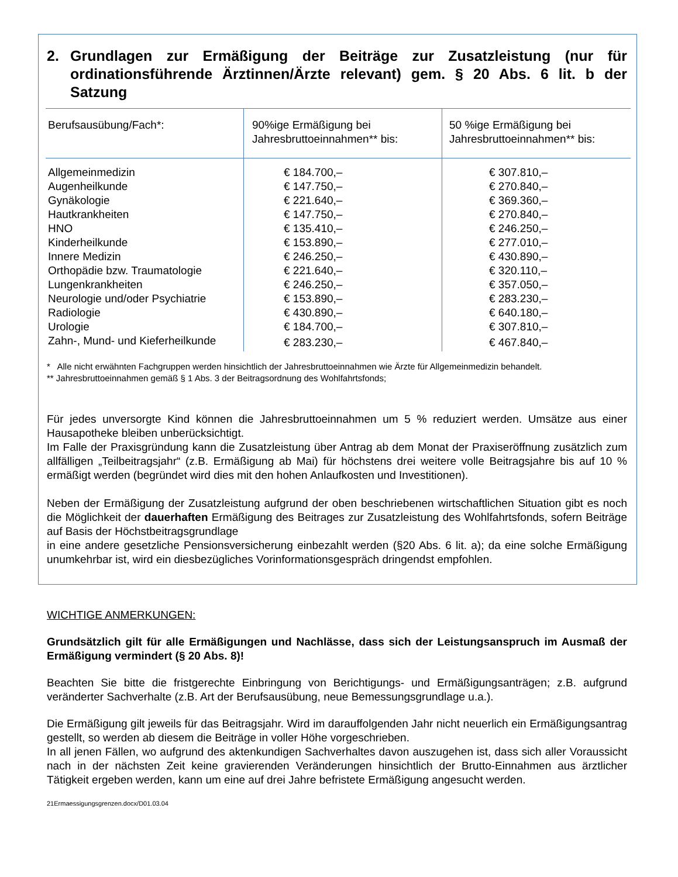2. Grundlagen zur Ermäßigung der Beiträge zur Zusatzleistung (nur für ordinationsführende Ärztinnen/Ärzte relevant) gem. § 20 Abs. 6 lit. b der Satzung
| Berufsausübung/Fach*: | 90%ige Ermäßigung bei Jahresbruttoeinnahmen** bis: | 50 %ige Ermäßigung bei Jahresbruttoeinnahmen** bis: |
| --- | --- | --- |
| Allgemeinmedizin | € 184.700,– | € 307.810,– |
| Augenheilkunde | € 147.750,– | € 270.840,– |
| Gynäkologie | € 221.640,– | € 369.360,– |
| Hautkrankheiten | € 147.750,– | € 270.840,– |
| HNO | € 135.410,– | € 246.250,– |
| Kinderheilkunde | € 153.890,– | € 277.010,– |
| Innere Medizin | € 246.250,– | € 430.890,– |
| Orthopädie bzw. Traumatologie | € 221.640,– | € 320.110,– |
| Lungenkrankheiten | € 246.250,– | € 357.050,– |
| Neurologie und/oder Psychiatrie | € 153.890,– | € 283.230,– |
| Radiologie | € 430.890,– | € 640.180,– |
| Urologie | € 184.700,– | € 307.810,– |
| Zahn-, Mund- und Kieferheilkunde | € 283.230,– | € 467.840,– |
* Alle nicht erwähnten Fachgruppen werden hinsichtlich der Jahresbruttoeinnahmen wie Ärzte für Allgemeinmedizin behandelt.
** Jahresbruttoeinnahmen gemäß § 1 Abs. 3 der Beitragsordnung des Wohlfahrtsfonds;
Für jedes unversorgte Kind können die Jahresbruttoeinnahmen um 5 % reduziert werden. Umsätze aus einer Hausapotheke bleiben unberücksichtigt.
Im Falle der Praxisgründung kann die Zusatzleistung über Antrag ab dem Monat der Praxiseröffnung zusätzlich zum allfälligen „Teilbeitragsjahr“ (z.B. Ermäßigung ab Mai) für höchstens drei weitere volle Beitragsjahre bis auf 10 % ermäßigt werden (begründet wird dies mit den hohen Anlaufkosten und Investitionen).
Neben der Ermäßigung der Zusatzleistung aufgrund der oben beschriebenen wirtschaftlichen Situation gibt es noch die Möglichkeit der dauerhaften Ermäßigung des Beitrages zur Zusatzleistung des Wohlfahrtsfonds, sofern Beiträge auf Basis der Höchstbeitragsgrundlage
in eine andere gesetzliche Pensionsversicherung einbezahlt werden (§20 Abs. 6 lit. a); da eine solche Ermäßigung unumkehrbar ist, wird ein diesbezügliches Vorinformationsgespräch dringendst empfohlen.
WICHTIGE ANMERKUNGEN:
Grundsätzlich gilt für alle Ermäßigungen und Nachlässe, dass sich der Leistungsanspruch im Ausmaß der Ermäßigung vermindert (§ 20 Abs. 8)!
Beachten Sie bitte die fristgerechte Einbringung von Berichtigungs- und Ermäßigungsanträgen; z.B. aufgrund veränderter Sachverhalte (z.B. Art der Berufsausübung, neue Bemessungsgrundlage u.a.).
Die Ermäßigung gilt jeweils für das Beitragsjahr. Wird im darauffolgenden Jahr nicht neuerlich ein Ermäßigungsantrag gestellt, so werden ab diesem die Beiträge in voller Höhe vorgeschrieben.
In all jenen Fällen, wo aufgrund des aktenkundigen Sachverhaltes davon auszugehen ist, dass sich aller Voraussicht nach in der nächsten Zeit keine gravierenden Veränderungen hinsichtlich der Brutto-Einnahmen aus ärztlicher Tätigkeit ergeben werden, kann um eine auf drei Jahre befristete Ermäßigung angesucht werden.
21Ermaessigungsgrenzen.docx/D01.03.04